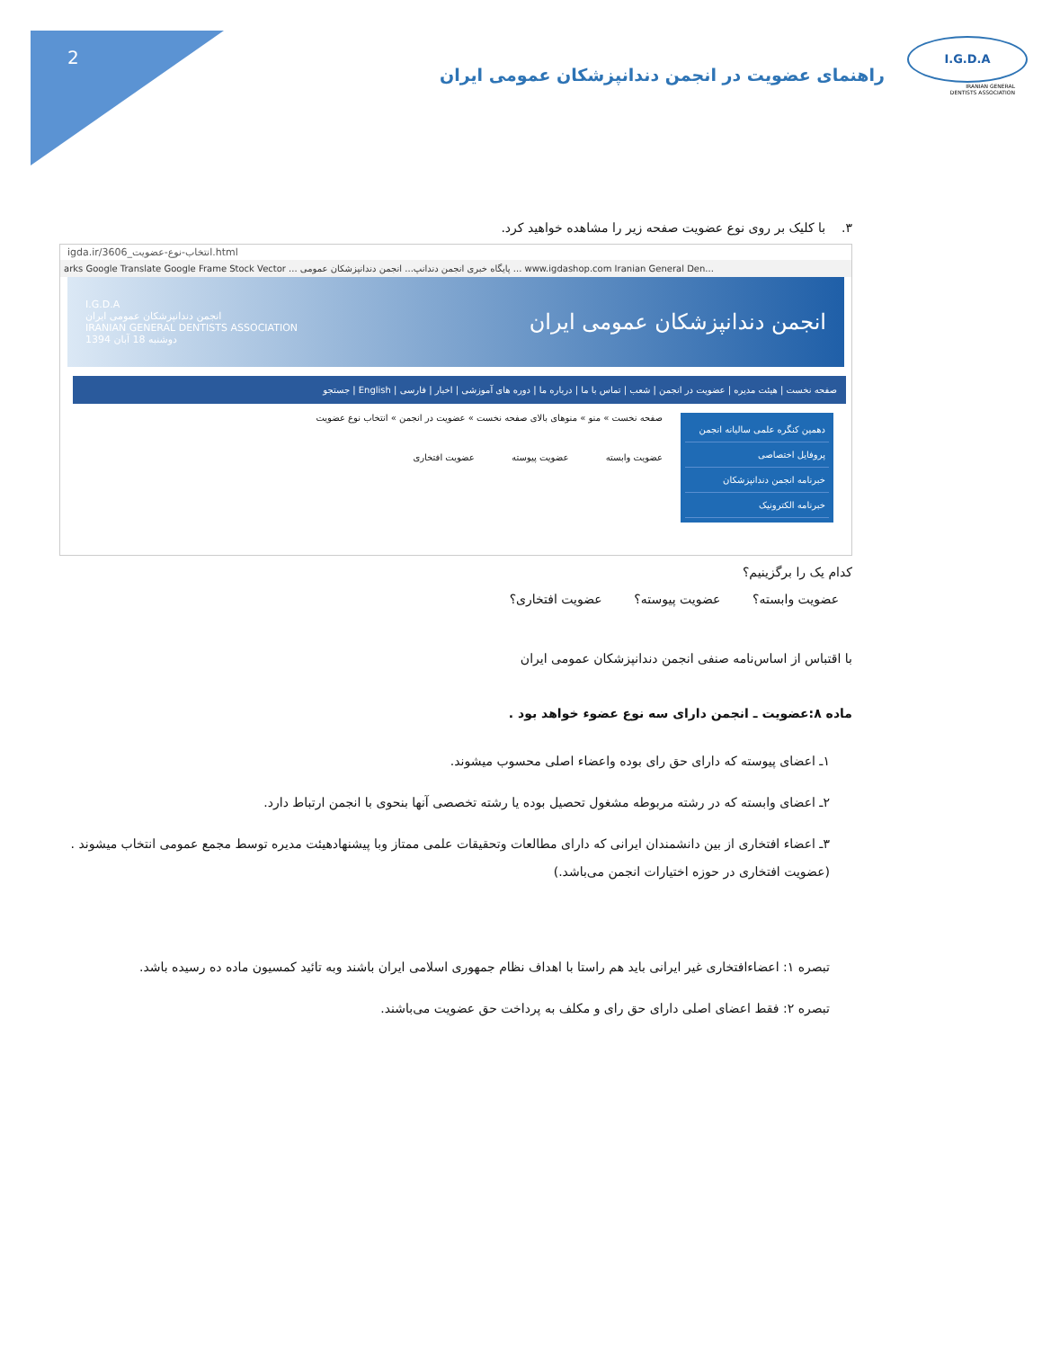2
I.G.D.A
IRANIAN GENERAL
DENTISTS ASSOCIATION
راهنمای عضویت در انجمن دندانپزشکان عمومی ایران
۳. با کلیک بر روی نوع عضویت صفحه زیر را مشاهده خواهید کرد.
igda.ir/3606_انتخاب-نوع-عضویت.html
arks Google Translate Google Frame Stock Vector ... پایگاه خبری انجمن دندانپ... انجمن دندانپزشکان عمومی ... www.igdashop.com Iranian General Den...
I.G.D.A
انجمن دندانپزشکان عمومی ایران
IRANIAN GENERAL DENTISTS ASSOCIATION
دوشنبه 18 آبان 1394 انجمن دندانپزشکان عمومی ایران
صفحه نخست | هیئت مدیره | عضویت در انجمن | شعب | تماس با ما | درباره ما | دوره های آموزشی | اخبار | فارسی | English | جستجو
دهمین کنگره علمی سالیانه انجمن
پروفایل اختصاصی
خبرنامه انجمن دندانپزشکان
خبرنامه الکترونیک
صفحه نخست » منو » منوهای بالای صفحه نخست » عضویت در انجمن » انتخاب نوع عضویت
عضویت وابسته عضویت پیوسته عضویت افتخاری
کدام یک را برگزینیم؟
عضویت وابسته؟ عضویت پیوسته؟ عضویت افتخاری؟
با اقتباس از اساس‌نامه صنفی انجمن دندانپزشکان عمومی ایران
ماده ۸:عضویت ـ انجمن دارای سه نوع عضوء خواهد بود .
۱ـ اعضای پیوسته که دارای حق رای بوده واعضاء اصلی محسوب میشوند.
۲ـ اعضای وابسته که در رشته مربوطه مشغول تحصیل بوده یا رشته تخصصی آنها بنحوی با انجمن ارتباط دارد.
۳ـ اعضاء افتخاری از بین دانشمندان ایرانی که دارای مطالعات وتحقیقات علمی ممتاز وبا پیشنهادهیئت مدیره توسط مجمع عمومی انتخاب میشوند .(عضویت افتخاری در حوزه اختیارات انجمن می‌باشد.)
تبصره ۱: اعضاءافتخاری غیر ایرانی باید هم راستا با اهداف نظام جمهوری اسلامی ایران باشند وبه تائید کمسیون ماده ده رسیده باشد.
تبصره ۲: فقط اعضای اصلی دارای حق رای و مکلف به پرداخت حق عضویت می‌باشند.